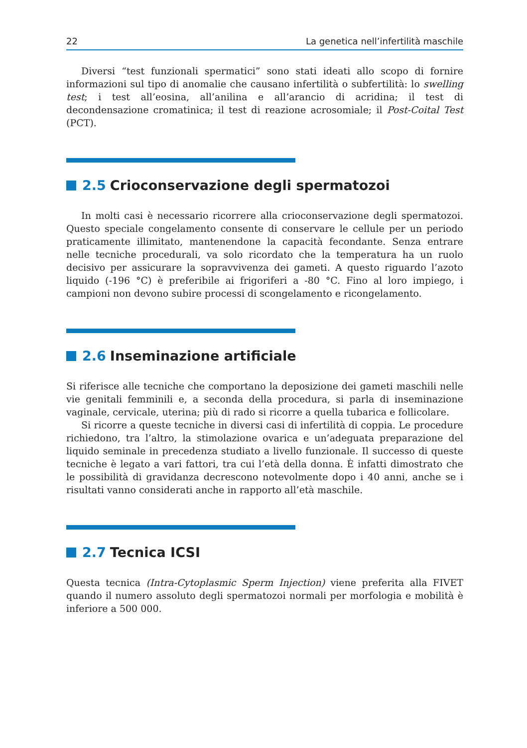22 La genetica nell’infertilità maschile
Diversi “test funzionali spermatici” sono stati ideati allo scopo di fornire informazioni sul tipo di anomalie che causano infertilità o subfertilità: lo swelling test; i test all’eosina, all’anilina e all’arancio di acridina; il test di decondensazione cromatinica; il test di reazione acrosomiale; il Post-Coital Test (PCT).
2.5 Crioconservazione degli spermatozoi
In molti casi è necessario ricorrere alla crioconservazione degli spermatozoi. Questo speciale congelamento consente di conservare le cellule per un periodo praticamente illimitato, mantenendone la capacità fecondante. Senza entrare nelle tecniche procedurali, va solo ricordato che la temperatura ha un ruolo decisivo per assicurare la sopravvivenza dei gameti. A questo riguardo l’azoto liquido (-196 °C) è preferibile ai frigoriferi a -80 °C. Fino al loro impiego, i campioni non devono subire processi di scongelamento e ricongelamento.
2.6 Inseminazione artificiale
Si riferisce alle tecniche che comportano la deposizione dei gameti maschili nelle vie genitali femminili e, a seconda della procedura, si parla di inseminazione vaginale, cervicale, uterina; più di rado si ricorre a quella tubarica e follicolare.
Si ricorre a queste tecniche in diversi casi di infertilità di coppia. Le procedure richiedono, tra l’altro, la stimolazione ovarica e un’adeguata preparazione del liquido seminale in precedenza studiato a livello funzionale. Il successo di queste tecniche è legato a vari fattori, tra cui l’età della donna. È infatti dimostrato che le possibilità di gravidanza decrescono notevolmente dopo i 40 anni, anche se i risultati vanno considerati anche in rapporto all’età maschile.
2.7 Tecnica ICSI
Questa tecnica (Intra-Cytoplasmic Sperm Injection) viene preferita alla FIVET quando il numero assoluto degli spermatozoi normali per morfologia e mobilità è inferiore a 500 000.